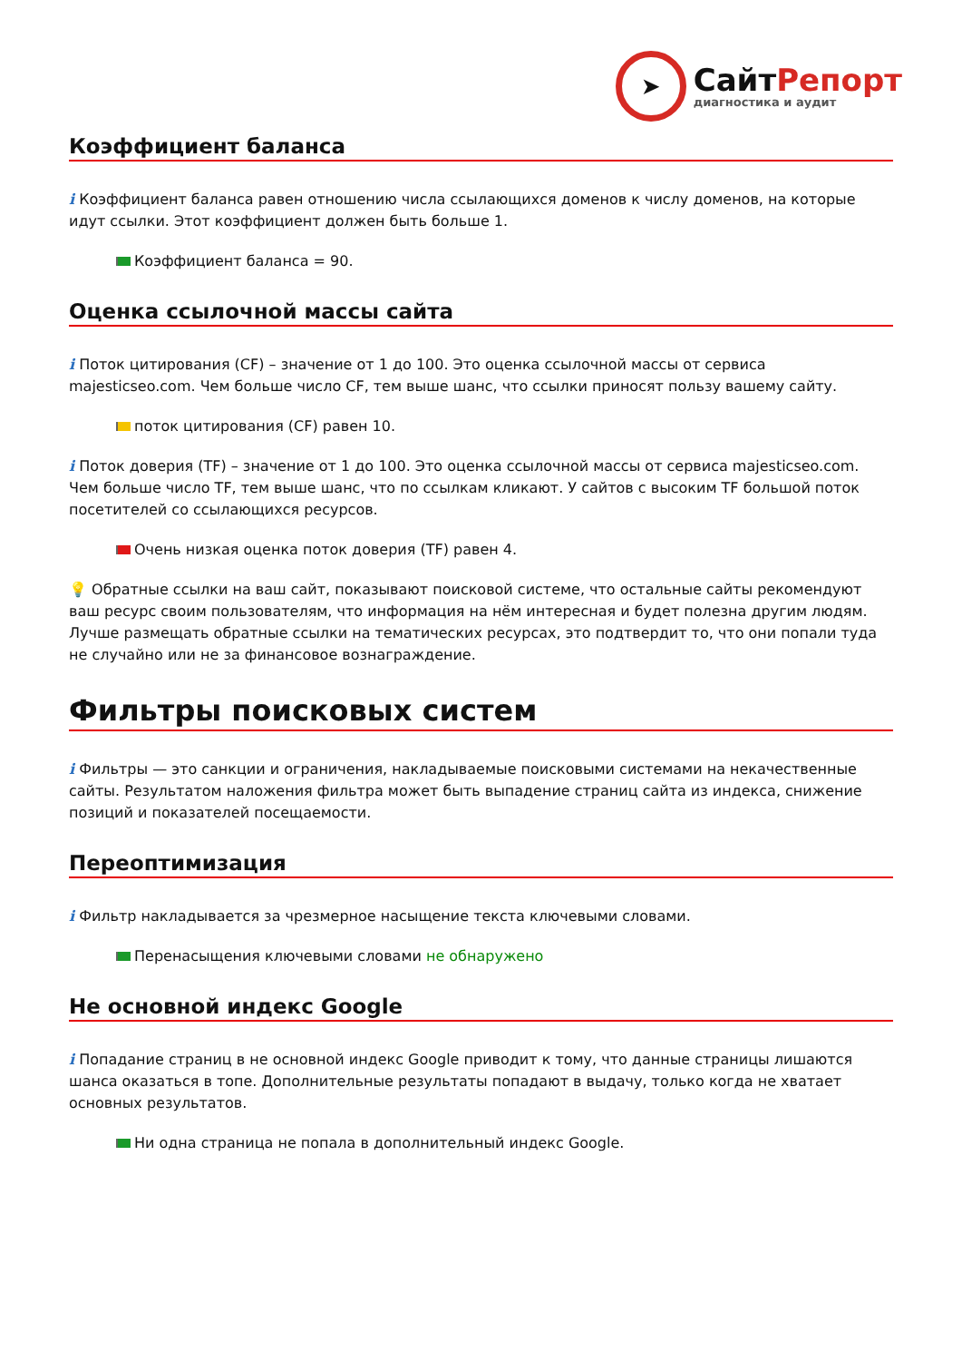➤
СайтРепорт
диагностика и аудит
Коэффициент баланса
i Коэффициент баланса равен отношению числа ссылающихся доменов к числу доменов, на которые идут ссылки. Этот коэффициент должен быть больше 1.
Коэффициент баланса = 90.
Оценка ссылочной массы сайта
i Поток цитирования (CF) – значение от 1 до 100. Это оценка ссылочной массы от сервиса majesticseo.com. Чем больше число CF, тем выше шанс, что ссылки приносят пользу вашему сайту.
поток цитирования (CF) равен 10.
i Поток доверия (TF) – значение от 1 до 100. Это оценка ссылочной массы от сервиса majesticseo.com. Чем больше число TF, тем выше шанс, что по ссылкам кликают. У сайтов с высоким TF большой поток посетителей со ссылающихся ресурсов.
Очень низкая оценка поток доверия (TF) равен 4.
💡 Обратные ссылки на ваш сайт, показывают поисковой системе, что остальные сайты рекомендуют ваш ресурс своим пользователям, что информация на нём интересная и будет полезна другим людям.
Лучше размещать обратные ссылки на тематических ресурсах, это подтвердит то, что они попали туда не случайно или не за финансовое вознаграждение.
Фильтры поисковых систем
i Фильтры — это санкции и ограничения, накладываемые поисковыми системами на некачественные сайты. Результатом наложения фильтра может быть выпадение страниц сайта из индекса, снижение позиций и показателей посещаемости.
Переоптимизация
i Фильтр накладывается за чрезмерное насыщение текста ключевыми словами.
Перенасыщения ключевыми словами не обнаружено
Не основной индекс Google
i Попадание страниц в не основной индекс Google приводит к тому, что данные страницы лишаются шанса оказаться в топе. Дополнительные результаты попадают в выдачу, только когда не хватает основных результатов.
Ни одна страница не попала в дополнительный индекс Google.